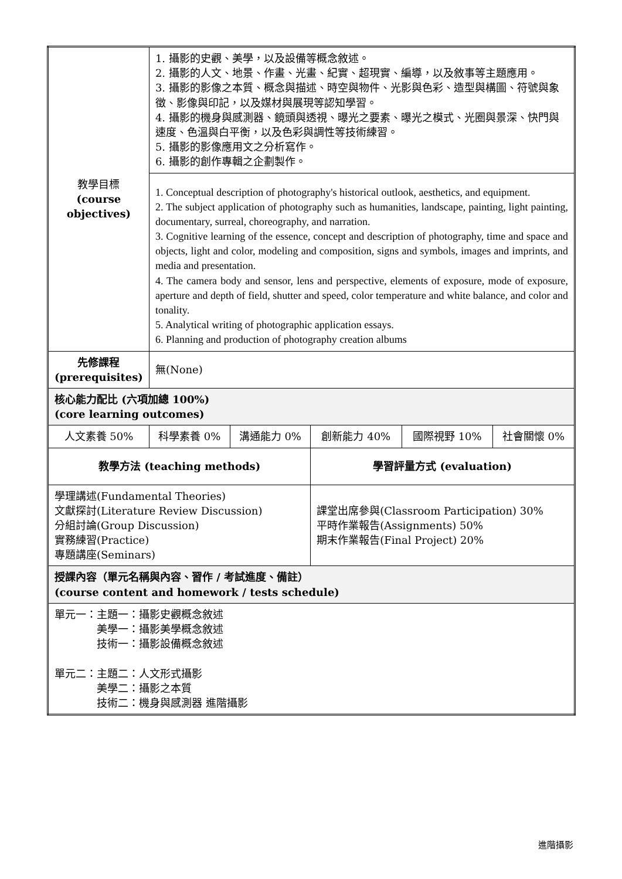| 教學目標 (course objectives) | 1. 攝影的史觀、美學，以及設備等概念敘述。 2. 攝影的人文、地景、作畫、光畫、紀實、超現實、編導，以及敘事等主題應用。 3. 攝影的影像之本質、概念與描述、時空與物件、光影與色彩、造型與構圖、符號與象徵、影像與印記，以及媒材與展現等認知學習。 4. 攝影的機身與感測器、鏡頭與透視、曝光之要素、曝光之模式、光圈與景深、快門與速度、色溫與白平衡，以及色彩與調性等技術練習。 5. 攝影的影像應用文之分析寫作。 6. 攝影的創作專輯之企劃製作。 | | | | |
| | 1. Conceptual description of photography's historical outlook, aesthetics, and equipment. 2. The subject application of photography such as humanities, landscape, painting, light painting, documentary, surreal, choreography, and narration. 3. Cognitive learning of the essence, concept and description of photography, time and space and objects, light and color, modeling and composition, signs and symbols, images and imprints, and media and presentation. 4. The camera body and sensor, lens and perspective, elements of exposure, mode of exposure, aperture and depth of field, shutter and speed, color temperature and white balance, and color and tonality. 5. Analytical writing of photographic application essays. 6. Planning and production of photography creation albums | | | | |
| 先修課程 (prerequisites) | 無(None) | | | | |
| 核心能力配比 (六項加總 100%) (core learning outcomes) | | | | | |
| 人文素養 50% | 科學素養 0% | 溝通能力 0% | 創新能力 40% | 國際視野 10% | 社會關懷 0% |
| 教學方法 (teaching methods) | | | 學習評量方式 (evaluation) | | |
| 學理講述(Fundamental Theories) 文獻探討(Literature Review Discussion) 分組討論(Group Discussion) 實務練習(Practice) 專題講座(Seminars) | | | 課堂出席參與(Classroom Participation) 30% 平時作業報告(Assignments) 50% 期末作業報告(Final Project) 20% | | |
| 授課內容（單元名稱與內容、習作 / 考試進度、備註） (course content and homework / tests schedule) | | | | | |
| 單元一：主題一：攝影史觀概念敘述 美學一：攝影美學概念敘述 技術一：攝影設備概念敘述 單元二：主題二：人文形式攝影 美學二：攝影之本質 技術二：機身與感測器 進階攝影 | | | | | |
進階攝影